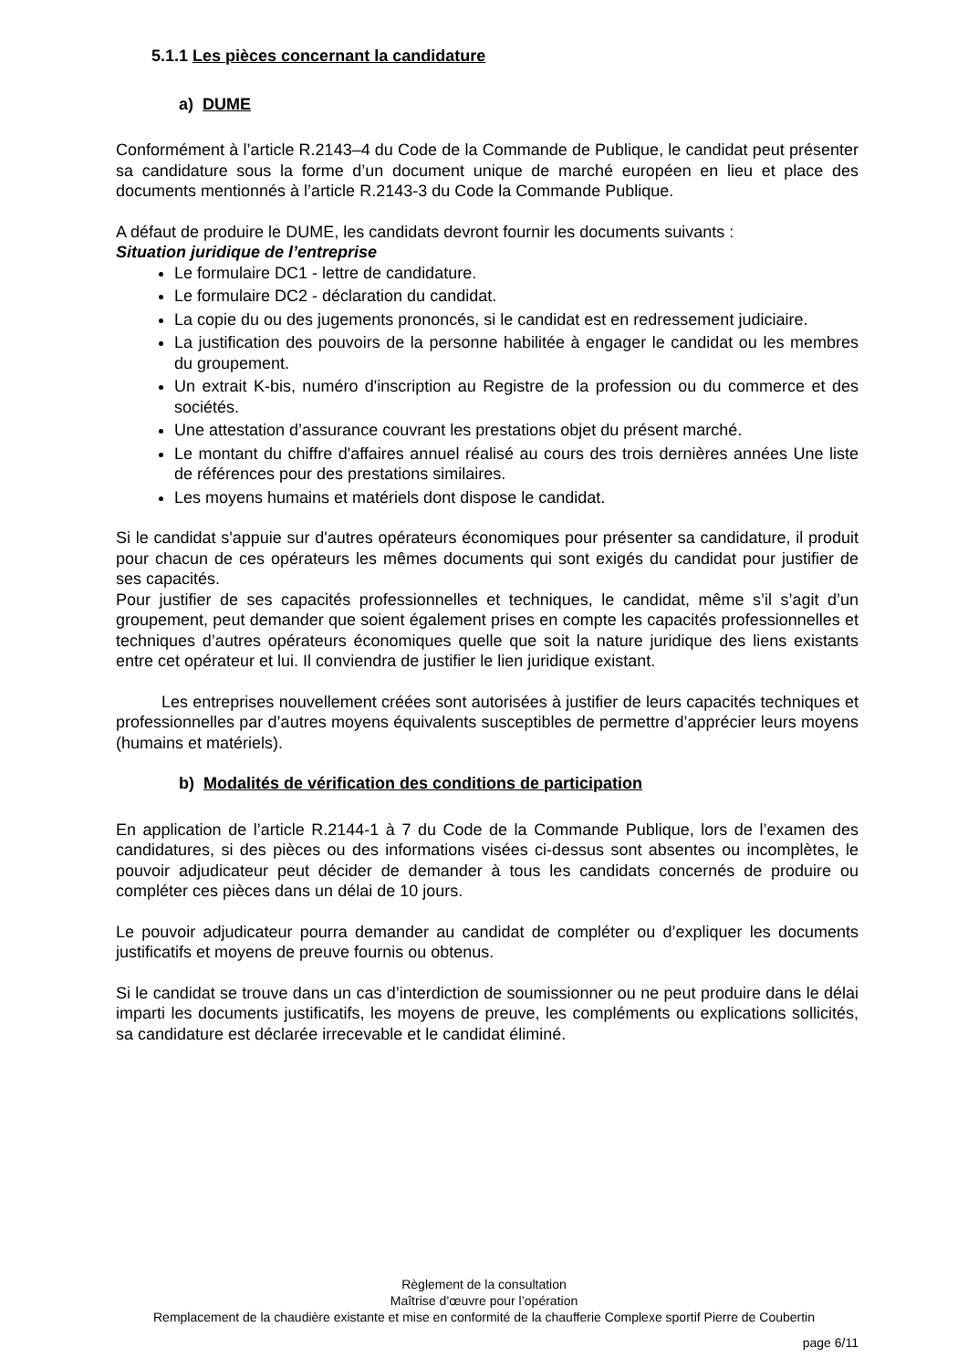5.1.1 Les pièces concernant la candidature
a) DUME
Conformément à l’article R.2143–4 du Code de la Commande de Publique, le candidat peut présenter sa candidature sous la forme d’un document unique de marché européen en lieu et place des documents mentionnés à l’article R.2143-3 du Code la Commande Publique.
A défaut de produire le DUME, les candidats devront fournir les documents suivants :
Situation juridique de l’entreprise
Le formulaire DC1 - lettre de candidature.
Le formulaire DC2 - déclaration du candidat.
La copie du ou des jugements prononcés, si le candidat est en redressement judiciaire.
La justification des pouvoirs de la personne habilitée à engager le candidat ou les membres du groupement.
Un extrait K-bis, numéro d'inscription au Registre de la profession ou du commerce et des sociétés.
Une attestation d’assurance couvrant les prestations objet du présent marché.
Le montant du chiffre d'affaires annuel réalisé au cours des trois dernières années Une liste de références pour des prestations similaires.
Les moyens humains et matériels dont dispose le candidat.
Si le candidat s'appuie sur d'autres opérateurs économiques pour présenter sa candidature, il produit pour chacun de ces opérateurs les mêmes documents qui sont exigés du candidat pour justifier de ses capacités.
Pour justifier de ses capacités professionnelles et techniques, le candidat, même s’il s’agit d’un groupement, peut demander que soient également prises en compte les capacités professionnelles et techniques d’autres opérateurs économiques quelle que soit la nature juridique des liens existants entre cet opérateur et lui. Il conviendra de justifier le lien juridique existant.
Les entreprises nouvellement créées sont autorisées à justifier de leurs capacités techniques et professionnelles par d’autres moyens équivalents susceptibles de permettre d’apprécier leurs moyens (humains et matériels).
b) Modalités de vérification des conditions de participation
En application de l’article R.2144-1 à 7 du Code de la Commande Publique, lors de l’examen des candidatures, si des pièces ou des informations visées ci-dessus sont absentes ou incomplètes, le pouvoir adjudicateur peut décider de demander à tous les candidats concernés de produire ou compléter ces pièces dans un délai de 10 jours.
Le pouvoir adjudicateur pourra demander au candidat de compléter ou d’expliquer les documents justificatifs et moyens de preuve fournis ou obtenus.
Si le candidat se trouve dans un cas d’interdiction de soumissionner ou ne peut produire dans le délai imparti les documents justificatifs, les moyens de preuve, les compléments ou explications sollicités, sa candidature est déclarée irrecevable et le candidat éliminé.
Règlement de la consultation
Maîtrise d’œuvre pour l’opération
Remplacement de la chaudière existante et mise en conformité de la chaufferie Complexe sportif Pierre de Coubertin
page 6/11